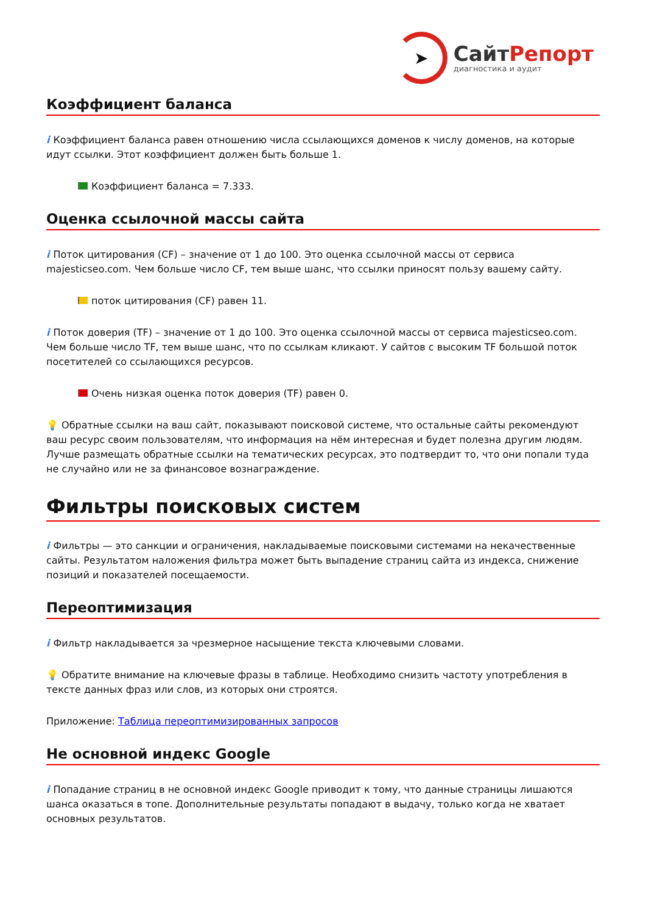➤
СайтРепорт
диагностика и аудит
Коэффициент баланса
i Коэффициент баланса равен отношению числа ссылающихся доменов к числу доменов, на которые идут ссылки. Этот коэффициент должен быть больше 1.
Коэффициент баланса = 7.333.
Оценка ссылочной массы сайта
i Поток цитирования (CF) – значение от 1 до 100. Это оценка ссылочной массы от сервиса majesticseo.com. Чем больше число CF, тем выше шанс, что ссылки приносят пользу вашему сайту.
поток цитирования (CF) равен 11.
i Поток доверия (TF) – значение от 1 до 100. Это оценка ссылочной массы от сервиса majesticseo.com. Чем больше число TF, тем выше шанс, что по ссылкам кликают. У сайтов с высоким TF большой поток посетителей со ссылающихся ресурсов.
Очень низкая оценка поток доверия (TF) равен 0.
💡 Обратные ссылки на ваш сайт, показывают поисковой системе, что остальные сайты рекомендуют ваш ресурс своим пользователям, что информация на нём интересная и будет полезна другим людям.
Лучше размещать обратные ссылки на тематических ресурсах, это подтвердит то, что они попали туда не случайно или не за финансовое вознаграждение.
Фильтры поисковых систем
i Фильтры — это санкции и ограничения, накладываемые поисковыми системами на некачественные сайты. Результатом наложения фильтра может быть выпадение страниц сайта из индекса, снижение позиций и показателей посещаемости.
Переоптимизация
i Фильтр накладывается за чрезмерное насыщение текста ключевыми словами.
💡 Обратите внимание на ключевые фразы в таблице. Необходимо снизить частоту употребления в тексте данных фраз или слов, из которых они строятся.
Приложение: Таблица переоптимизированных запросов
Не основной индекс Google
i Попадание страниц в не основной индекс Google приводит к тому, что данные страницы лишаются шанса оказаться в топе. Дополнительные результаты попадают в выдачу, только когда не хватает основных результатов.